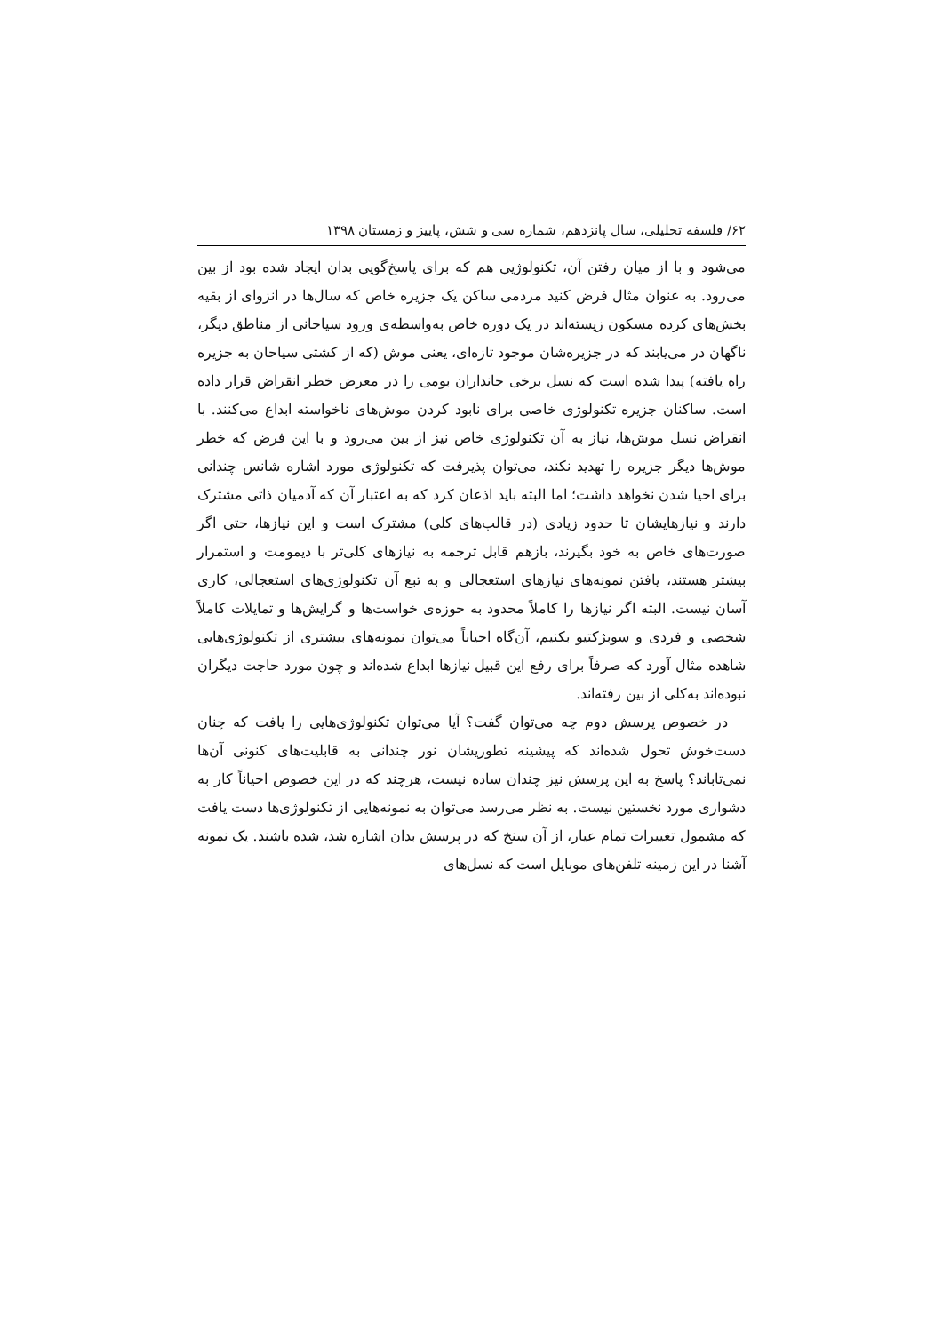۶۲/ فلسفه تحلیلی، سال پانزدهم، شماره سی و شش، پاییز و زمستان ۱۳۹۸
می‌شود و با از میان رفتن آن، تکنولوژیی هم که برای پاسخ‌گویی بدان ایجاد شده بود از بین می‌رود. به عنوان مثال فرض کنید مردمی ساکن یک جزیره خاص که سال‌ها در انزوای از بقیه بخش‌های کرده مسکون زیسته‌اند در یک دوره خاص به‌واسطه‌ی ورود سیاحانی از مناطق دیگر، ناگهان در می‌یابند که در جزیره‌شان موجود تازه‌ای، یعنی موش (که از کشتی سیاحان به جزیره راه یافته) پیدا شده است که نسل برخی جانداران بومی را در معرض خطر انقراض قرار داده است. ساکنان جزیره تکنولوژی خاصی برای نابود کردن موش‌های ناخواسته ابداع می‌کنند. با انقراض نسل موش‌ها، نیاز به آن تکنولوژی خاص نیز از بین می‌رود و با این فرض که خطر موش‌ها دیگر جزیره را تهدید نکند، می‌توان پذیرفت که تکنولوژی مورد اشاره شانس چندانی برای احیا شدن نخواهد داشت؛ اما البته باید اذعان کرد که به اعتبار آن که آدمیان ذاتی مشترک دارند و نیازهایشان تا حدود زیادی (در قالب‌های کلی) مشترک است و این نیازها، حتی اگر صورت‌های خاص به خود بگیرند، بازهم قابل ترجمه به نیازهای کلی‌تر با دیمومت و استمرار بیشتر هستند، یافتن نمونه‌های نیازهای استعجالی و به تبع آن تکنولوژی‌های استعجالی، کاری آسان نیست. البته اگر نیازها را کاملاً محدود به حوزه‌ی خواست‌ها و گرایش‌ها و تمایلات کاملاً شخصی و فردی و سوبژکتیو بکنیم، آن‌گاه احیاناً می‌توان نمونه‌های بیشتری از تکنولوژی‌هایی شاهده مثال آورد که صرفاً برای رفع این قبیل نیازها ابداع شده‌اند و چون مورد حاجت دیگران نبوده‌اند به‌کلی از بین رفته‌اند.
در خصوص پرسش دوم چه می‌توان گفت؟ آیا می‌توان تکنولوژی‌هایی را یافت که چنان دست‌خوش تحول شده‌اند که پیشینه تطوریشان نور چندانی به قابلیت‌های کنونی آن‌ها نمی‌تاباند؟ پاسخ به این پرسش نیز چندان ساده نیست، هرچند که در این خصوص احیاناً کار به دشواری مورد نخستین نیست. به نظر می‌رسد می‌توان به نمونه‌هایی از تکنولوژی‌ها دست یافت که مشمول تغییرات تمام عیار، از آن سنخ که در پرسش بدان اشاره شد، شده باشند. یک نمونه آشنا در این زمینه تلفن‌های موبایل است که نسل‌های